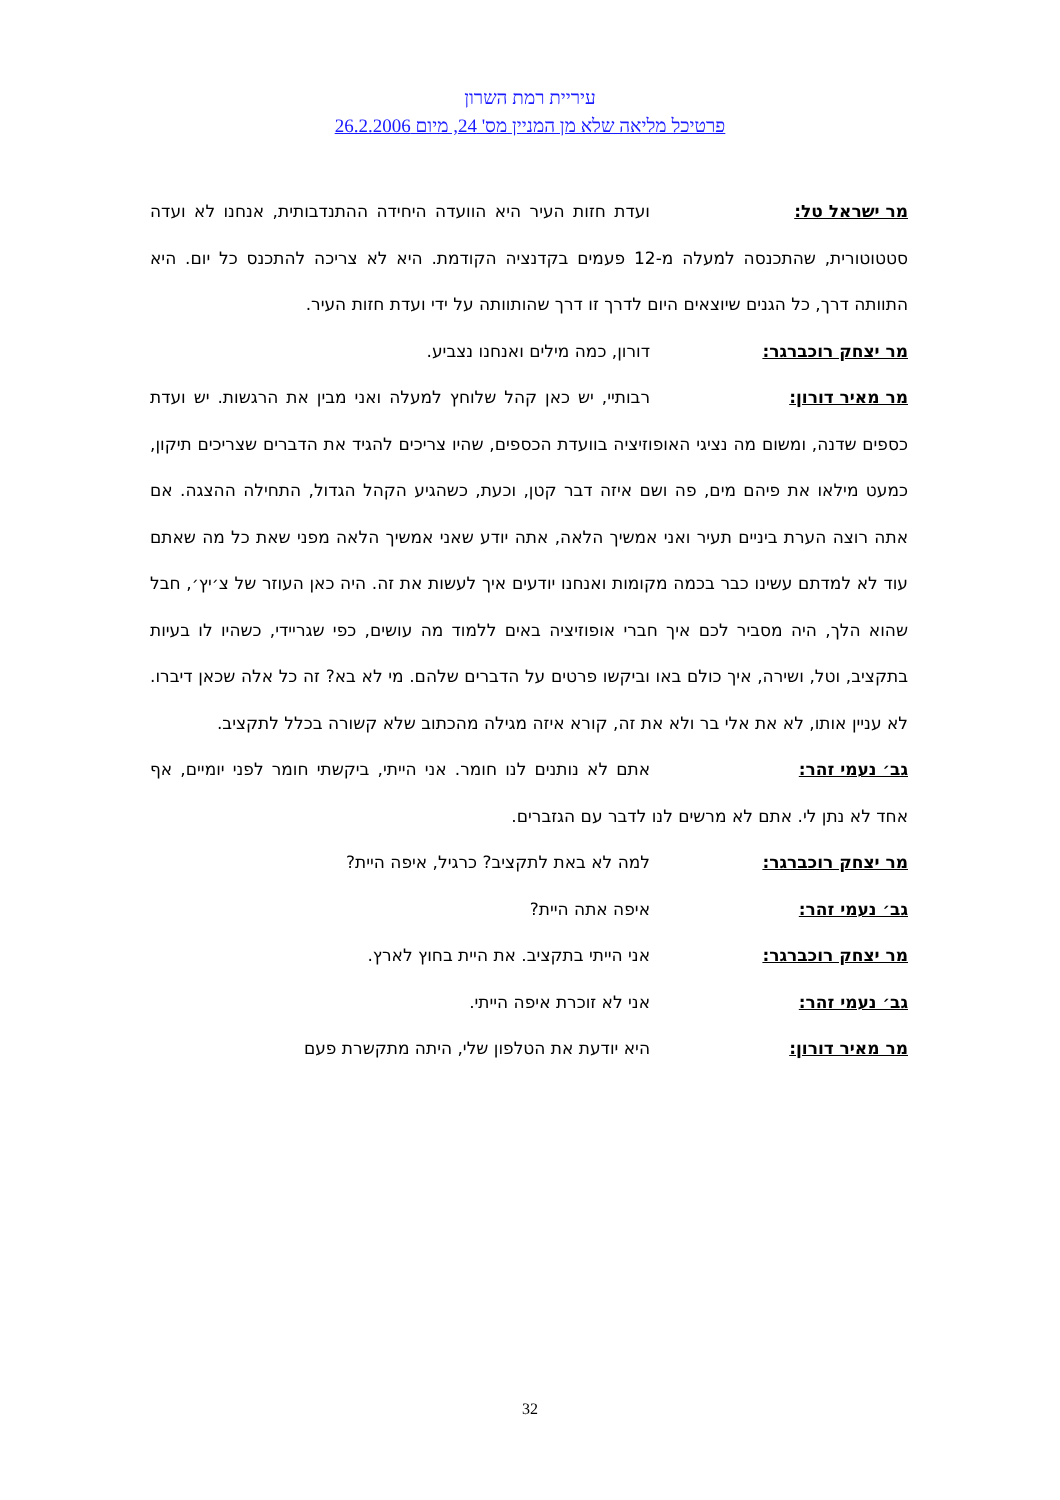עיריית רמת השרון
פרטיכל מליאה שלא מן המניין מס' 24, מיום 26.2.2006
מר ישראל טל: ועדת חזות העיר היא הוועדה היחידה ההתנדבותית, אנחנו לא ועדה סטטוטורית, שהתכנסה למעלה מ-12 פעמים בקדנציה הקודמת. היא לא צריכה להתכנס כל יום. היא התוותה דרך, כל הגנים שיוצאים היום לדרך זו דרך שהותוותה על ידי ועדת חזות העיר.
מר יצחק רוכברגר: דורון, כמה מילים ואנחנו נצביע.
מר מאיר דורון: רבותיי, יש כאן קהל שלוחץ למעלה ואני מבין את הרגשות. יש ועדת כספים שדנה, ומשום מה נציגי האופוזיציה בוועדת הכספים, שהיו צריכים להגיד את הדברים שצריכים תיקון, כמעט מילאו את פיהם מים, פה ושם איזה דבר קטן, וכעת, כשהגיע הקהל הגדול, התחילה ההצגה. אם אתה רוצה הערת ביניים תעיר ואני אמשיך הלאה, אתה יודע שאני אמשיך הלאה מפני שאת כל מה שאתם עוד לא למדתם עשינו כבר בכמה מקומות ואנחנו יודעים איך לעשות את זה. היה כאן העוזר של צ׳יץ׳, חבל שהוא הלך, היה מסביר לכם איך חברי אופוזיציה באים ללמוד מה עושים, כפי שגריידי, כשהיו לו בעיות בתקציב, וטל, ושירה, איך כולם באו וביקשו פרטים על הדברים שלהם. מי לא בא? זה כל אלה שכאן דיברו. לא עניין אותו, לא את אלי בר ולא את זה, קורא איזה מגילה מהכתוב שלא קשורה בכלל לתקציב.
גב׳ נעמי זהר: אתם לא נותנים לנו חומר. אני הייתי, ביקשתי חומר לפני יומיים, אף אחד לא נתן לי. אתם לא מרשים לנו לדבר עם הגזברים.
מר יצחק רוכברגר: למה לא באת לתקציב? כרגיל, איפה היית?
גב׳ נעמי זהר: איפה אתה היית?
מר יצחק רוכברגר: אני הייתי בתקציב. את היית בחוץ לארץ.
גב׳ נעמי זהר: אני לא זוכרת איפה הייתי.
מר מאיר דורון: היא יודעת את הטלפון שלי, היתה מתקשרת פעם
32